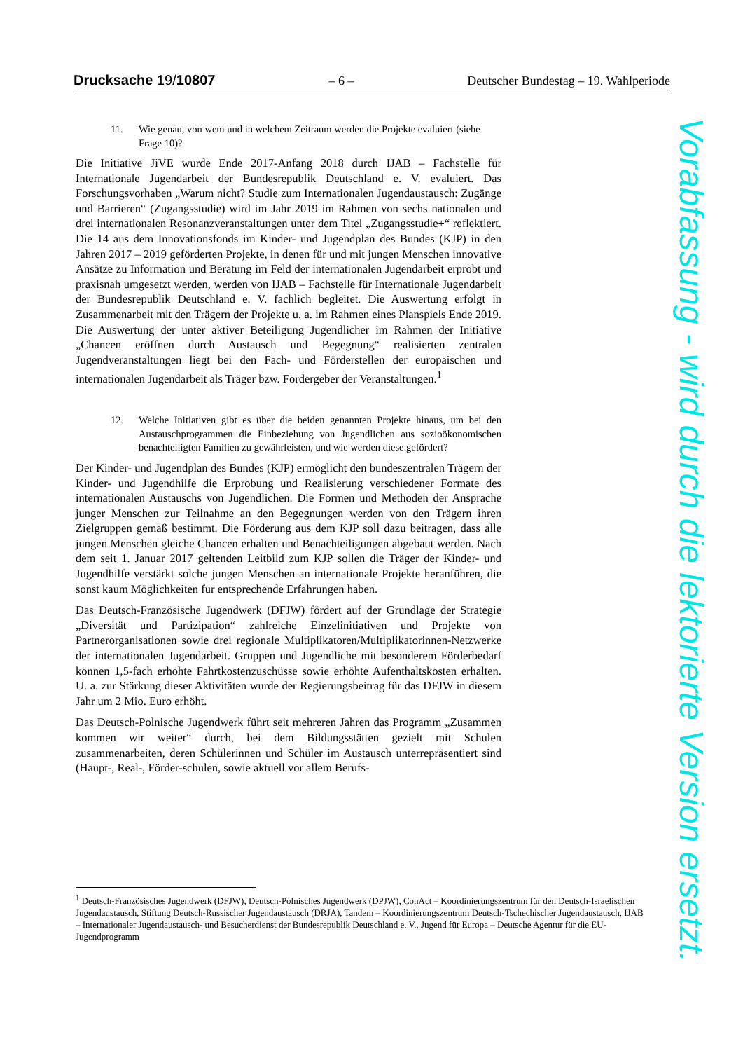Drucksache 19/10807 – 6 – Deutscher Bundestag – 19. Wahlperiode
11. Wie genau, von wem und in welchem Zeitraum werden die Projekte evaluiert (siehe Frage 10)?
Die Initiative JiVE wurde Ende 2017-Anfang 2018 durch IJAB – Fachstelle für Internationale Jugendarbeit der Bundesrepublik Deutschland e. V. evaluiert. Das Forschungsvorhaben „Warum nicht? Studie zum Internationalen Jugendaustausch: Zugänge und Barrieren“ (Zugangsstudie) wird im Jahr 2019 im Rahmen von sechs nationalen und drei internationalen Resonanzveranstaltungen unter dem Titel „Zugangsstudie+“ reflektiert. Die 14 aus dem Innovationsfonds im Kinder- und Jugendplan des Bundes (KJP) in den Jahren 2017 – 2019 geförderten Projekte, in denen für und mit jungen Menschen innovative Ansätze zu Information und Beratung im Feld der internationalen Jugendarbeit erprobt und praxisnah umgesetzt werden, werden von IJAB – Fachstelle für Internationale Jugendarbeit der Bundesrepublik Deutschland e. V. fachlich begleitet. Die Auswertung erfolgt in Zusammenarbeit mit den Trägern der Projekte u. a. im Rahmen eines Planspiels Ende 2019. Die Auswertung der unter aktiver Beteiligung Jugendlicher im Rahmen der Initiative „Chancen eröffnen durch Austausch und Begegnung“ realisierten zentralen Jugendveranstaltungen liegt bei den Fach- und Förderstellen der europäischen und internationalen Jugendarbeit als Träger bzw. Fördergeber der Veranstaltungen.<sup>1</sup>
12. Welche Initiativen gibt es über die beiden genannten Projekte hinaus, um bei den Austauschprogrammen die Einbeziehung von Jugendlichen aus sozioökonomischen benachteiligten Familien zu gewährleisten, und wie werden diese gefördert?
Der Kinder- und Jugendplan des Bundes (KJP) ermöglicht den bundeszentralen Trägern der Kinder- und Jugendhilfe die Erprobung und Realisierung verschiedener Formate des internationalen Austauschs von Jugendlichen. Die Formen und Methoden der Ansprache junger Menschen zur Teilnahme an den Begegnungen werden von den Trägern ihren Zielgruppen gemäß bestimmt. Die Förderung aus dem KJP soll dazu beitragen, dass alle jungen Menschen gleiche Chancen erhalten und Benachteiligungen abgebaut werden. Nach dem seit 1. Januar 2017 geltenden Leitbild zum KJP sollen die Träger der Kinder- und Jugendhilfe verstärkt solche jungen Menschen an internationale Projekte heranführen, die sonst kaum Möglichkeiten für entsprechende Erfahrungen haben.
Das Deutsch-Französische Jugendwerk (DFJW) fördert auf der Grundlage der Strategie „Diversität und Partizipation“ zahlreiche Einzelinitiativen und Projekte von Partnerorganisationen sowie drei regionale Multiplikatoren/Multiplikatorinnen-Netzwerke der internationalen Jugendarbeit. Gruppen und Jugendliche mit besonderem Förderbedarf können 1,5-fach erhöhte Fahrtkostenzuschüsse sowie erhöhte Aufenthaltskosten erhalten. U. a. zur Stärkung dieser Aktivitäten wurde der Regierungsbeitrag für das DFJW in diesem Jahr um 2 Mio. Euro erhöht.
Das Deutsch-Polnische Jugendwerk führt seit mehreren Jahren das Programm „Zusammen kommen wir weiter“ durch, bei dem Bildungsstätten gezielt mit Schulen zusammenarbeiten, deren Schülerinnen und Schüler im Austausch unterrepräsentiert sind (Haupt-, Real-, Förder-schulen, sowie aktuell vor allem Berufs-
<sup>1</sup> Deutsch-Französisches Jugendwerk (DFJW), Deutsch-Polnisches Jugendwerk (DPJW), ConAct – Koordinierungszentrum für den Deutsch-Israelischen Jugendaustausch, Stiftung Deutsch-Russischer Jugendaustausch (DRJA), Tandem – Koordinierungszentrum Deutsch-Tschechischer Jugendaustausch, IJAB – Internationaler Jugendaustausch- und Besucherdienst der Bundesrepublik Deutschland e. V., Jugend für Europa – Deutsche Agentur für die EU-Jugendprogramm
Vorabfassung - wird durch die lektorierte Version ersetzt.